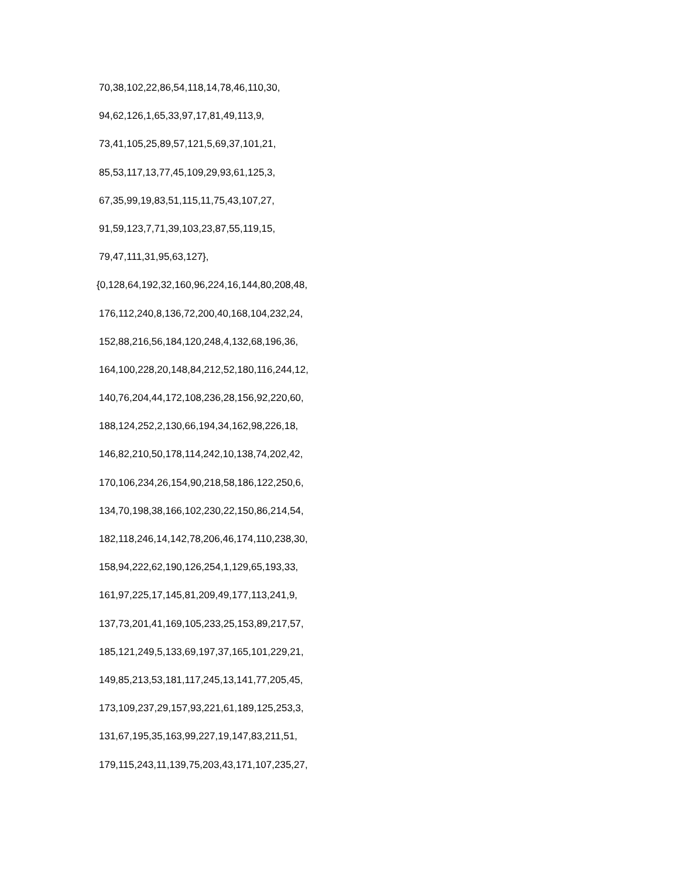70,38,102,22,86,54,118,14,78,46,110,30,
94,62,126,1,65,33,97,17,81,49,113,9,
73,41,105,25,89,57,121,5,69,37,101,21,
85,53,117,13,77,45,109,29,93,61,125,3,
67,35,99,19,83,51,115,11,75,43,107,27,
91,59,123,7,71,39,103,23,87,55,119,15,
79,47,111,31,95,63,127},
{0,128,64,192,32,160,96,224,16,144,80,208,48,
176,112,240,8,136,72,200,40,168,104,232,24,
152,88,216,56,184,120,248,4,132,68,196,36,
164,100,228,20,148,84,212,52,180,116,244,12,
140,76,204,44,172,108,236,28,156,92,220,60,
188,124,252,2,130,66,194,34,162,98,226,18,
146,82,210,50,178,114,242,10,138,74,202,42,
170,106,234,26,154,90,218,58,186,122,250,6,
134,70,198,38,166,102,230,22,150,86,214,54,
182,118,246,14,142,78,206,46,174,110,238,30,
158,94,222,62,190,126,254,1,129,65,193,33,
161,97,225,17,145,81,209,49,177,113,241,9,
137,73,201,41,169,105,233,25,153,89,217,57,
185,121,249,5,133,69,197,37,165,101,229,21,
149,85,213,53,181,117,245,13,141,77,205,45,
173,109,237,29,157,93,221,61,189,125,253,3,
131,67,195,35,163,99,227,19,147,83,211,51,
179,115,243,11,139,75,203,43,171,107,235,27,